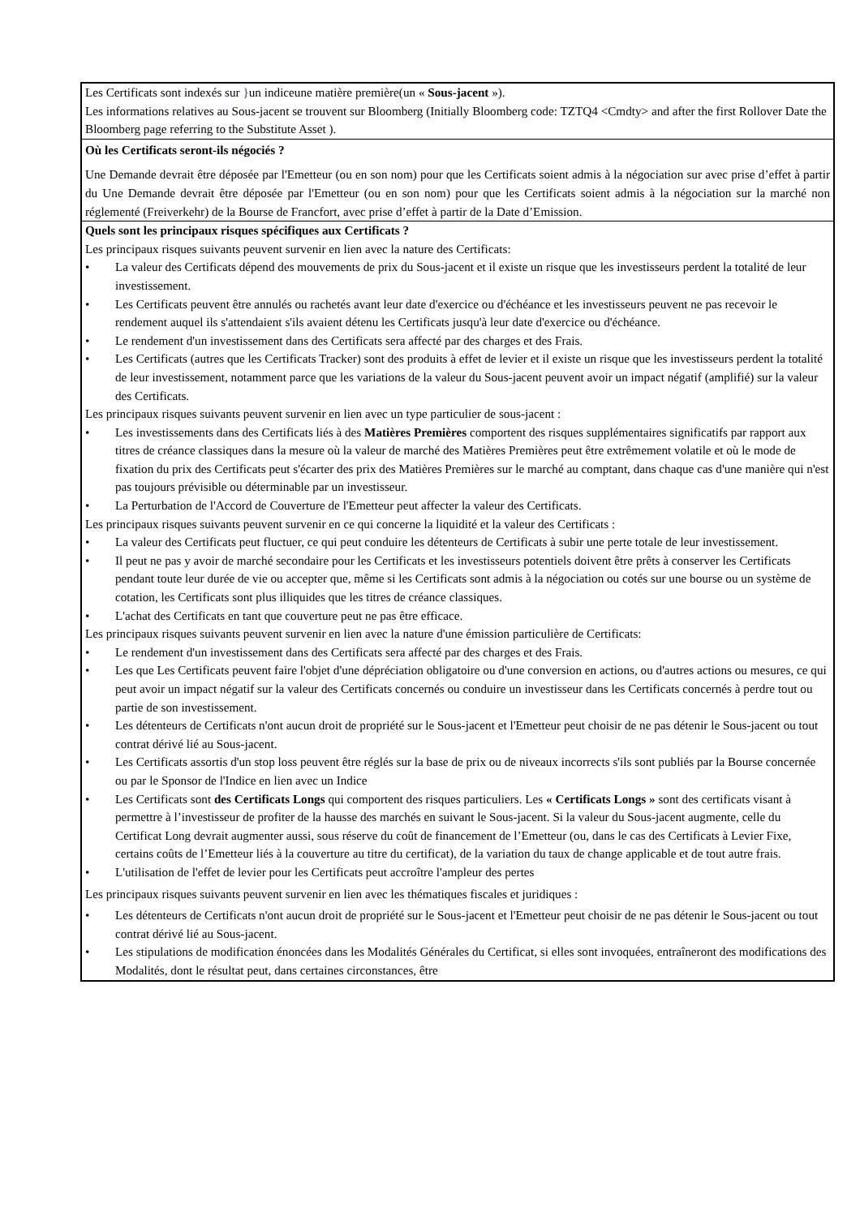Les Certificats sont indexés sur }un indiceune matière première(un « Sous-jacent »).
Les informations relatives au Sous-jacent se trouvent sur Bloomberg (Initially Bloomberg code: TZTQ4 <Cmdty> and after the first Rollover Date the Bloomberg page referring to the Substitute Asset ).
Où les Certificats seront-ils négociés ?
Une Demande devrait être déposée par l'Emetteur (ou en son nom) pour que les Certificats soient admis à la négociation sur avec prise d’effet à partir du Une Demande devrait être déposée par l'Emetteur (ou en son nom) pour que les Certificats soient admis à la négociation sur la marché non réglementé (Freiverkehr) de la Bourse de Francfort, avec prise d’effet à partir de la Date d’Emission.
Quels sont les principaux risques spécifiques aux Certificats ?
Les principaux risques suivants peuvent survenir en lien avec la nature des Certificats:
• La valeur des Certificats dépend des mouvements de prix du Sous-jacent et il existe un risque que les investisseurs perdent la totalité de leur investissement.
• Les Certificats peuvent être annulés ou rachetés avant leur date d'exercice ou d'échéance et les investisseurs peuvent ne pas recevoir le rendement auquel ils s'attendaient s'ils avaient détenu les Certificats jusqu'à leur date d'exercice ou d'échéance.
• Le rendement d'un investissement dans des Certificats sera affecté par des charges et des Frais.
• Les Certificats (autres que les Certificats Tracker) sont des produits à effet de levier et il existe un risque que les investisseurs perdent la totalité de leur investissement, notamment parce que les variations de la valeur du Sous-jacent peuvent avoir un impact négatif (amplifié) sur la valeur des Certificats.
Les principaux risques suivants peuvent survenir en lien avec un type particulier de sous-jacent :
• Les investissements dans des Certificats liés à des Matières Premières comportent des risques supplémentaires significatifs par rapport aux titres de créance classiques dans la mesure où la valeur de marché des Matières Premières peut être extrêmement volatile et où le mode de fixation du prix des Certificats peut s'écarter des prix des Matières Premières sur le marché au comptant, dans chaque cas d'une manière qui n'est pas toujours prévisible ou déterminable par un investisseur.
• La Perturbation de l'Accord de Couverture de l'Emetteur peut affecter la valeur des Certificats.
Les principaux risques suivants peuvent survenir en ce qui concerne la liquidité et la valeur des Certificats :
• La valeur des Certificats peut fluctuer, ce qui peut conduire les détenteurs de Certificats à subir une perte totale de leur investissement.
• Il peut ne pas y avoir de marché secondaire pour les Certificats et les investisseurs potentiels doivent être prêts à conserver les Certificats pendant toute leur durée de vie ou accepter que, même si les Certificats sont admis à la négociation ou cotés sur une bourse ou un système de cotation, les Certificats sont plus illiquides que les titres de créance classiques.
• L'achat des Certificats en tant que couverture peut ne pas être efficace.
Les principaux risques suivants peuvent survenir en lien avec la nature d'une émission particulière de Certificats:
• Le rendement d'un investissement dans des Certificats sera affecté par des charges et des Frais.
• Les que Les Certificats peuvent faire l'objet d'une dépréciation obligatoire ou d'une conversion en actions, ou d'autres actions ou mesures, ce qui peut avoir un impact négatif sur la valeur des Certificats concernés ou conduire un investisseur dans les Certificats concernés à perdre tout ou partie de son investissement.
• Les détenteurs de Certificats n'ont aucun droit de propriété sur le Sous-jacent et l'Emetteur peut choisir de ne pas détenir le Sous-jacent ou tout contrat dérivé lié au Sous-jacent.
• Les Certificats assortis d'un stop loss peuvent être réglés sur la base de prix ou de niveaux incorrects s'ils sont publiés par la Bourse concernée ou par le Sponsor de l'Indice en lien avec un Indice
• Les Certificats sont des Certificats Longs qui comportent des risques particuliers. Les « Certificats Longs » sont des certificats visant à permettre à l’investisseur de profiter de la hausse des marchés en suivant le Sous-jacent. Si la valeur du Sous-jacent augmente, celle du Certificat Long devrait augmenter aussi, sous réserve du coût de financement de l’Emetteur (ou, dans le cas des Certificats à Levier Fixe, certains coûts de l’Emetteur liés à la couverture au titre du certificat), de la variation du taux de change applicable et de tout autre frais.
• L'utilisation de l'effet de levier pour les Certificats peut accroître l'ampleur des pertes
Les principaux risques suivants peuvent survenir en lien avec les thématiques fiscales et juridiques :
• Les détenteurs de Certificats n'ont aucun droit de propriété sur le Sous-jacent et l'Emetteur peut choisir de ne pas détenir le Sous-jacent ou tout contrat dérivé lié au Sous-jacent.
• Les stipulations de modification énoncées dans les Modalités Générales du Certificat, si elles sont invoquées, entraîneront des modifications des Modalités, dont le résultat peut, dans certaines circonstances, être